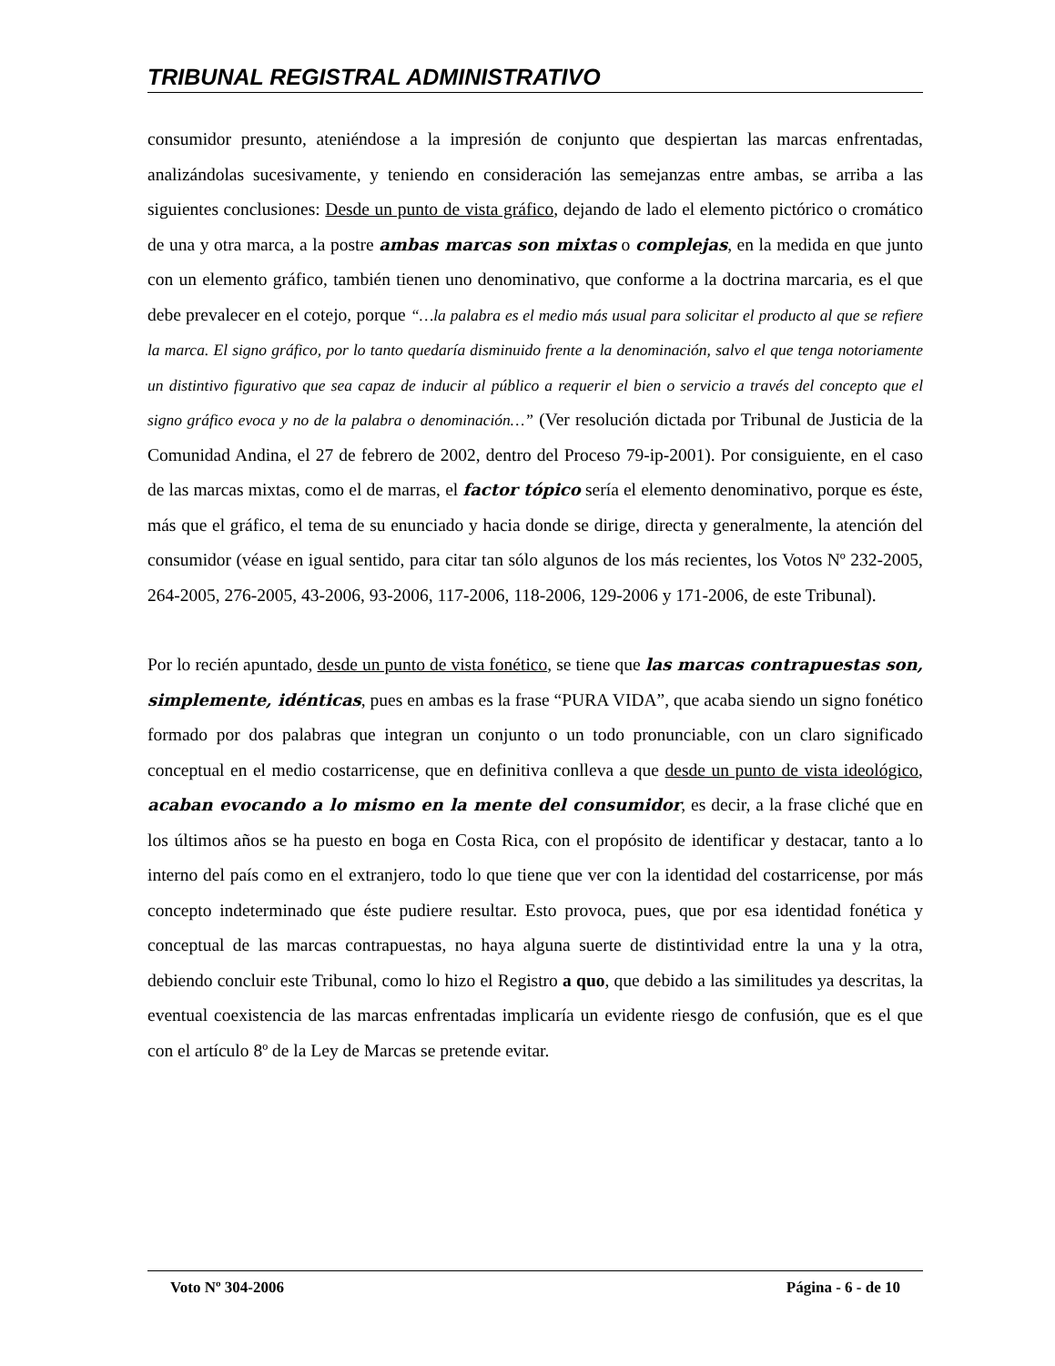TRIBUNAL REGISTRAL ADMINISTRATIVO
consumidor presunto, ateniéndose a la impresión de conjunto que despiertan las marcas enfrentadas, analizándolas sucesivamente, y teniendo en consideración las semejanzas entre ambas, se arriba a las siguientes conclusiones: Desde un punto de vista gráfico, dejando de lado el elemento pictórico o cromático de una y otra marca, a la postre ambas marcas son mixtas o complejas, en la medida en que junto con un elemento gráfico, también tienen uno denominativo, que conforme a la doctrina marcaria, es el que debe prevalecer en el cotejo, porque “…la palabra es el medio más usual para solicitar el producto al que se refiere la marca. El signo gráfico, por lo tanto quedaría disminuido frente a la denominación, salvo el que tenga notoriamente un distintivo figurativo que sea capaz de inducir al público a requerir el bien o servicio a través del concepto que el signo gráfico evoca y no de la palabra o denominación…” (Ver resolución dictada por Tribunal de Justicia de la Comunidad Andina, el 27 de febrero de 2002, dentro del Proceso 79-ip-2001). Por consiguiente, en el caso de las marcas mixtas, como el de marras, el factor tópico sería el elemento denominativo, porque es éste, más que el gráfico, el tema de su enunciado y hacia donde se dirige, directa y generalmente, la atención del consumidor (véase en igual sentido, para citar tan sólo algunos de los más recientes, los Votos Nº 232-2005, 264-2005, 276-2005, 43-2006, 93-2006, 117-2006, 118-2006, 129-2006 y 171-2006, de este Tribunal).
Por lo recién apuntado, desde un punto de vista fonético, se tiene que las marcas contrapuestas son, simplemente, idénticas, pues en ambas es la frase “PURA VIDA”, que acaba siendo un signo fonético formado por dos palabras que integran un conjunto o un todo pronunciable, con un claro significado conceptual en el medio costarricense, que en definitiva conlleva a que desde un punto de vista ideológico, acaban evocando a lo mismo en la mente del consumidor, es decir, a la frase cliché que en los últimos años se ha puesto en boga en Costa Rica, con el propósito de identificar y destacar, tanto a lo interno del país como en el extranjero, todo lo que tiene que ver con la identidad del costarricense, por más concepto indeterminado que éste pudiere resultar. Esto provoca, pues, que por esa identidad fonética y conceptual de las marcas contrapuestas, no haya alguna suerte de distintividad entre la una y la otra, debiendo concluir este Tribunal, como lo hizo el Registro a quo, que debido a las similitudes ya descritas, la eventual coexistencia de las marcas enfrentadas implicaría un evidente riesgo de confusión, que es el que con el artículo 8º de la Ley de Marcas se pretende evitar.
Voto Nº 304-2006 Página - 6 - de 10